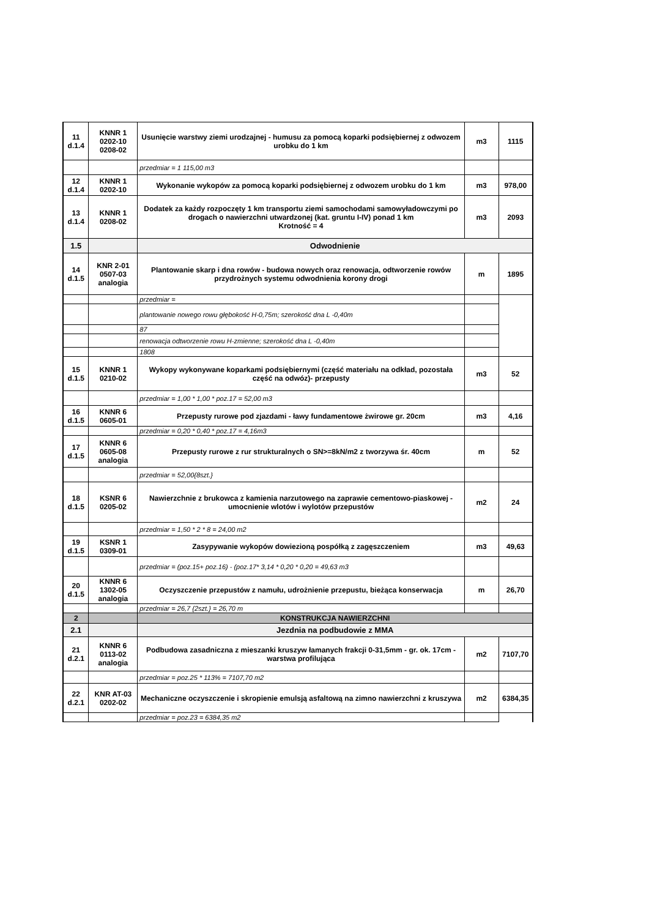| 11 d.1.4 | KNNR 1 0202-10 0208-02 | Usunięcie warstwy ziemi urodzajnej - humusu za pomocą koparki podsiębiernej z odwozem urobku do 1 km | m3 | 1115 |
| | | przedmiar = 1 115,00 m3 | | |
| 12 d.1.4 | KNNR 1 0202-10 | Wykonanie wykopów za pomocą koparki podsiębiernej z odwozem urobku do 1 km | m3 | 978,00 |
| 13 d.1.4 | KNNR 1 0208-02 | Dodatek za każdy rozpoczęty 1 km transportu ziemi samochodami samowyładowczymi po drogach o nawierzchni utwardzonej (kat. gruntu I-IV) ponad 1 km Krotność = 4 | m3 | 2093 |
| 1.5 | | Odwodnienie | | |
| 14 d.1.5 | KNR 2-01 0507-03 analogia | Plantowanie skarp i dna rowów - budowa nowych oraz renowacja, odtworzenie rowów przydrożnych systemu odwodnienia korony drogi | m | 1895 |
| | | przedmiar = | | |
| | | plantowanie nowego rowu głębokość H-0,75m; szerokość dna L -0,40m | | |
| | | 87 | | |
| | | renowacja odtworzenie rowu H-zmienne; szerokość dna L -0,40m | | |
| | | 1808 | | |
| 15 d.1.5 | KNNR 1 0210-02 | Wykopy wykonywane koparkami podsiębiernymi (część materiału na odkład, pozostała część na odwóz)- przepusty | m3 | 52 |
| | | przedmiar = 1,00 * 1,00 * poz.17 = 52,00 m3 | | |
| 16 d.1.5 | KNNR 6 0605-01 | Przepusty rurowe pod zjazdami - ławy fundamentowe żwirowe gr. 20cm | m3 | 4,16 |
| | | przedmiar = 0,20 * 0,40 * poz.17 = 4,16m3 | | |
| 17 d.1.5 | KNNR 6 0605-08 analogia | Przepusty rurowe z rur strukturalnych o SN>=8kN/m2 z tworzywa śr. 40cm | m | 52 |
| | | przedmiar = 52,00{8szt.} | | |
| 18 d.1.5 | KSNR 6 0205-02 | Nawierzchnie z brukowca z kamienia narzutowego na zaprawie cementowo-piaskowej - umocnienie wlotów i wylotów przepustów | m2 | 24 |
| | | przedmiar = 1,50 * 2 * 8 = 24,00 m2 | | |
| 19 d.1.5 | KSNR 1 0309-01 | Zasypywanie wykopów dowiezioną pospółką z zagęszczeniem | m3 | 49,63 |
| | | przedmiar = (poz.15+ poz.16) - (poz.17* 3,14 * 0,20 * 0,20 = 49,63 m3 | | |
| 20 d.1.5 | KNNR 6 1302-05 analogia | Oczyszczenie przepustów z namułu, udrożnienie przepustu, bieżąca konserwacja | m | 26,70 |
| | | przedmiar = 26,7 {2szt.} = 26,70 m | | |
| 2 | | KONSTRUKCJA NAWIERZCHNI | | |
| 2.1 | | Jezdnia na podbudowie z MMA | | |
| 21 d.2.1 | KNNR 6 0113-02 analogia | Podbudowa zasadniczna z mieszanki kruszyw łamanych frakcji 0-31,5mm - gr. ok. 17cm - warstwa profilująca | m2 | 7107,70 |
| | | przedmiar = poz.25 * 113% = 7107,70 m2 | | |
| 22 d.2.1 | KNR AT-03 0202-02 | Mechaniczne oczyszczenie i skropienie emulsją asfaltową na zimno nawierzchni z kruszywa | m2 | 6384,35 |
| | | przedmiar = poz.23 = 6384,35 m2 | | |